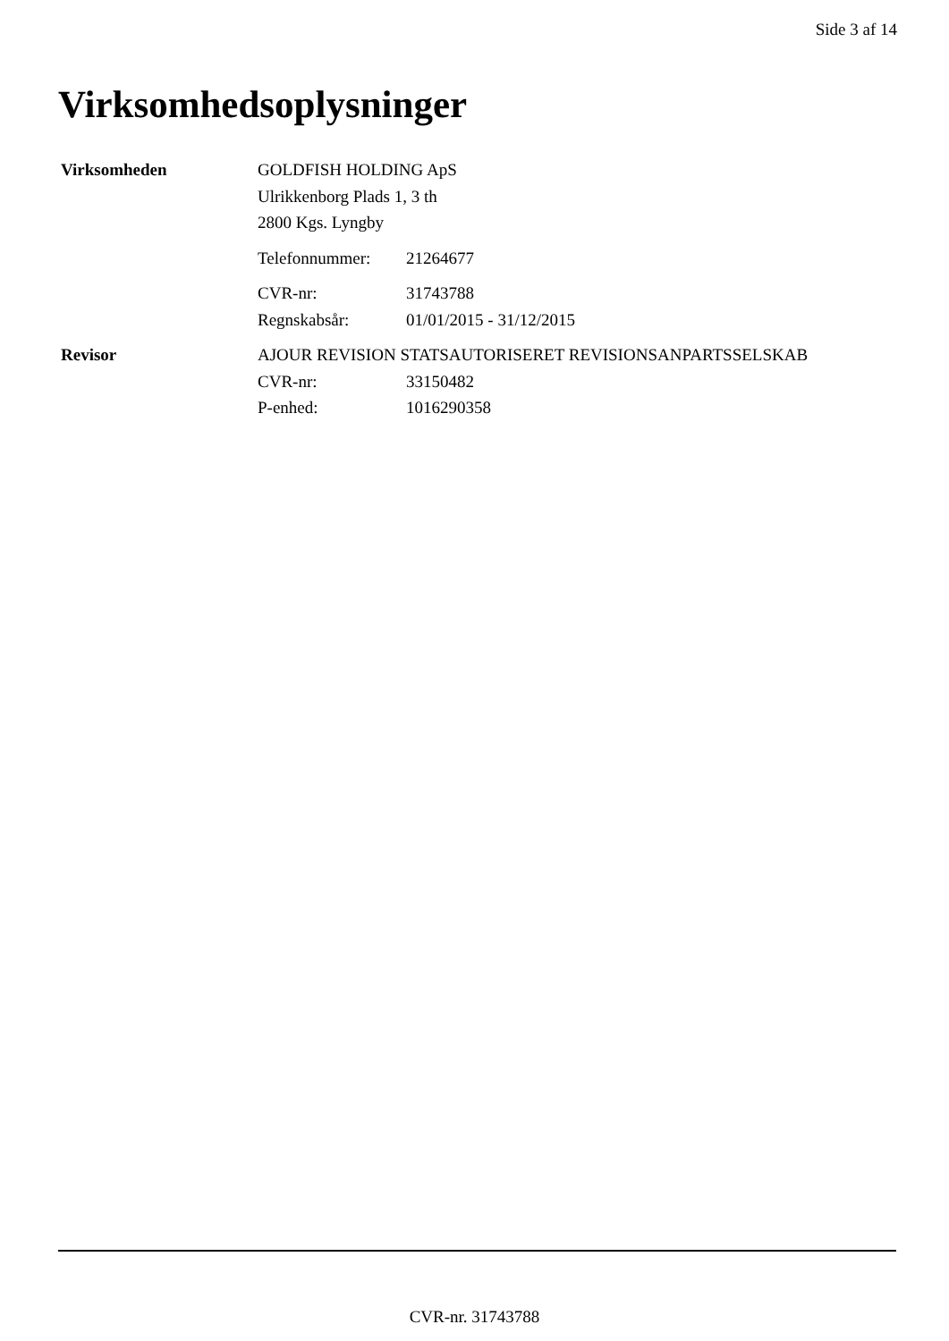Side 3 af 14
Virksomhedsoplysninger
| Virksomheden | GOLDFISH HOLDING ApS | |
| | Ulrikkenborg Plads 1, 3 th | |
| | 2800 Kgs. Lyngby | |
| | Telefonnummer: | 21264677 |
| | CVR-nr: | 31743788 |
| | Regnskabsår: | 01/01/2015 - 31/12/2015 |
| Revisor | AJOUR REVISION STATSAUTORISERET REVISIONSANPARTSSELSKAB | |
| | CVR-nr: | 33150482 |
| | P-enhed: | 1016290358 |
CVR-nr. 31743788